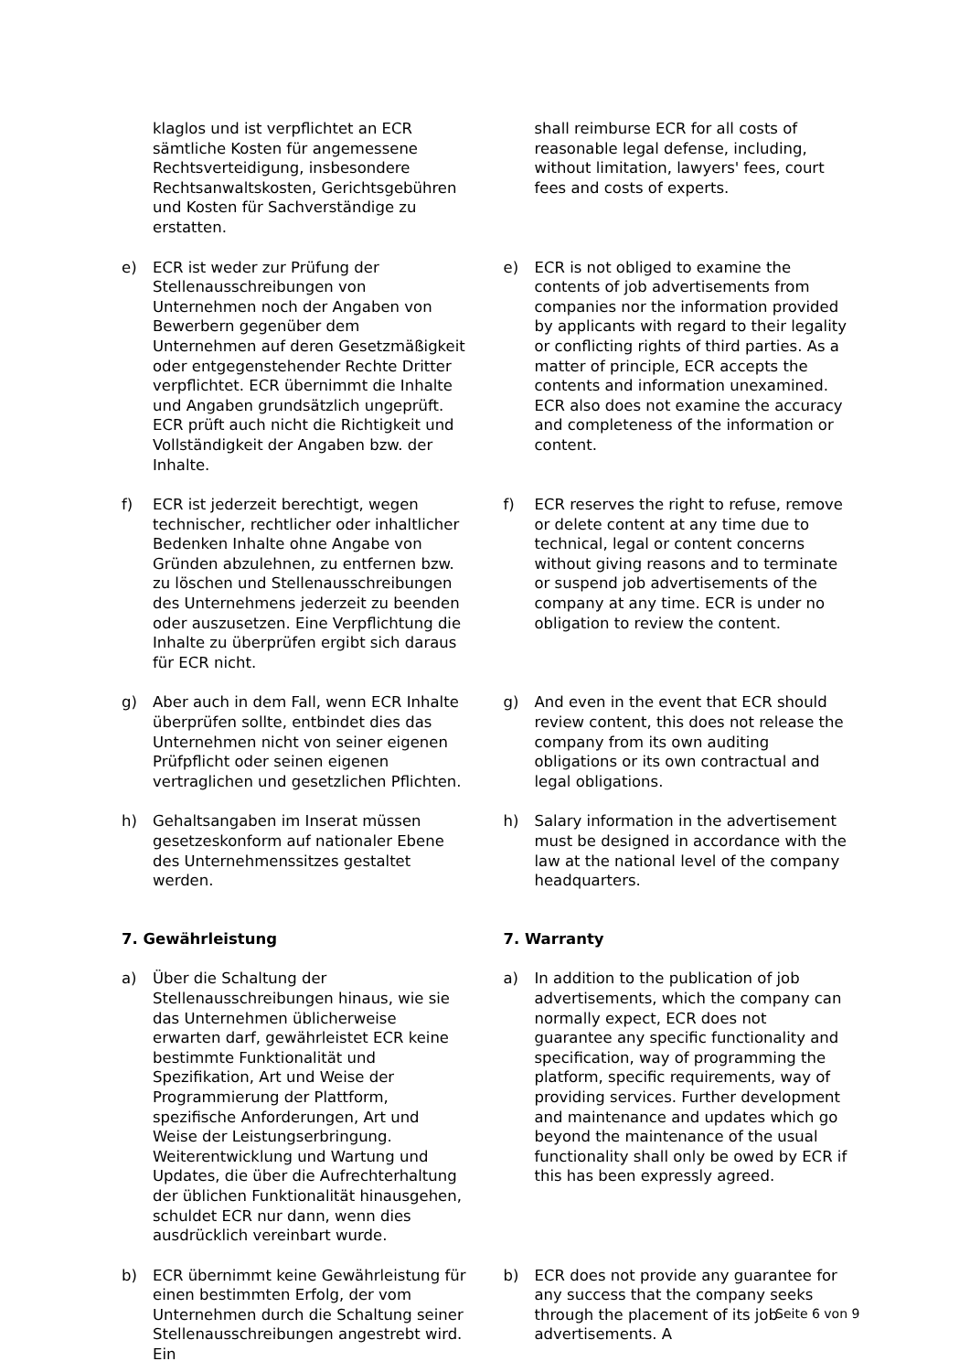klaglos und ist verpflichtet an ECR sämtliche Kosten für angemessene Rechtsverteidigung, insbesondere Rechtsanwaltskosten, Gerichtsgebühren und Kosten für Sachverständige zu erstatten.
shall reimburse ECR for all costs of reasonable legal defense, including, without limitation, lawyers' fees, court fees and costs of experts.
e) ECR ist weder zur Prüfung der Stellenausschreibungen von Unternehmen noch der Angaben von Bewerbern gegenüber dem Unternehmen auf deren Gesetzmäßigkeit oder entgegenstehender Rechte Dritter verpflichtet. ECR übernimmt die Inhalte und Angaben grundsätzlich ungeprüft. ECR prüft auch nicht die Richtigkeit und Vollständigkeit der Angaben bzw. der Inhalte.
e) ECR is not obliged to examine the contents of job advertisements from companies nor the information provided by applicants with regard to their legality or conflicting rights of third parties. As a matter of principle, ECR accepts the contents and information unexamined. ECR also does not examine the accuracy and completeness of the information or content.
f) ECR ist jederzeit berechtigt, wegen technischer, rechtlicher oder inhaltlicher Bedenken Inhalte ohne Angabe von Gründen abzulehnen, zu entfernen bzw. zu löschen und Stellenausschreibungen des Unternehmens jederzeit zu beenden oder auszusetzen. Eine Verpflichtung die Inhalte zu überprüfen ergibt sich daraus für ECR nicht.
f) ECR reserves the right to refuse, remove or delete content at any time due to technical, legal or content concerns without giving reasons and to terminate or suspend job advertisements of the company at any time. ECR is under no obligation to review the content.
g) Aber auch in dem Fall, wenn ECR Inhalte überprüfen sollte, entbindet dies das Unternehmen nicht von seiner eigenen Prüfpflicht oder seinen eigenen vertraglichen und gesetzlichen Pflichten.
g) And even in the event that ECR should review content, this does not release the company from its own auditing obligations or its own contractual and legal obligations.
h) Gehaltsangaben im Inserat müssen gesetzeskonform auf nationaler Ebene des Unternehmenssitzes gestaltet werden.
h) Salary information in the advertisement must be designed in accordance with the law at the national level of the company headquarters.
7. Gewährleistung 7. Warranty
a) Über die Schaltung der Stellenausschreibungen hinaus, wie sie das Unternehmen üblicherweise erwarten darf, gewährleistet ECR keine bestimmte Funktionalität und Spezifikation, Art und Weise der Programmierung der Plattform, spezifische Anforderungen, Art und Weise der Leistungserbringung. Weiterentwicklung und Wartung und Updates, die über die Aufrechterhaltung der üblichen Funktionalität hinausgehen, schuldet ECR nur dann, wenn dies ausdrücklich vereinbart wurde.
a) In addition to the publication of job advertisements, which the company can normally expect, ECR does not guarantee any specific functionality and specification, way of programming the platform, specific requirements, way of providing services. Further development and maintenance and updates which go beyond the maintenance of the usual functionality shall only be owed by ECR if this has been expressly agreed.
b) ECR übernimmt keine Gewährleistung für einen bestimmten Erfolg, der vom Unternehmen durch die Schaltung seiner Stellenausschreibungen angestrebt wird. Ein
b) ECR does not provide any guarantee for any success that the company seeks through the placement of its job advertisements. A
Seite 6 von 9